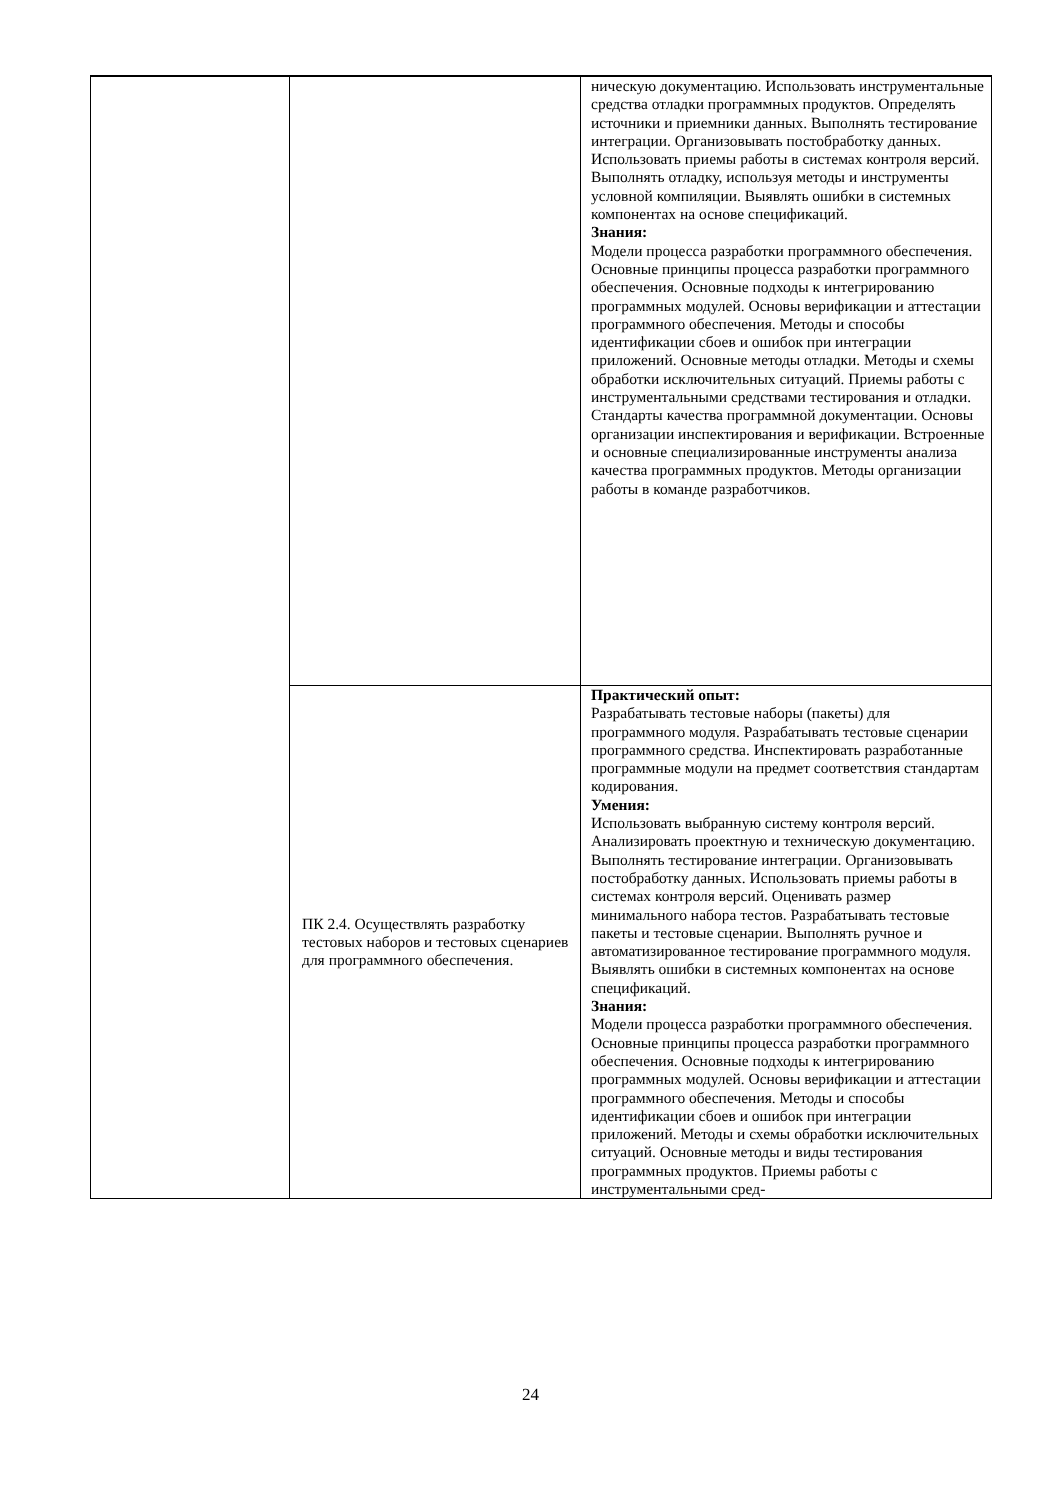| | | ническую документацию. Использовать инструментальные средства отладки программных продуктов. Определять источники и приемники данных. Выполнять тестирование интеграции. Организовывать постобработку данных. Использовать приемы работы в системах контроля версий. Выполнять отладку, используя методы и инструменты условной компиляции. Выявлять ошибки в системных компонентах на основе спецификаций. Знания: Модели процесса разработки программного обеспечения. Основные принципы процесса разработки программного обеспечения. Основные подходы к интегрированию программных модулей. Основы верификации и аттестации программного обеспечения. Методы и способы идентификации сбоев и ошибок при интеграции приложений. Основные методы отладки. Методы и схемы обработки исключительных ситуаций. Приемы работы с инструментальными средствами тестирования и отладки. Стандарты качества программной документации. Основы организации инспектирования и верификации. Встроенные и основные специализированные инструменты анализа качества программных продуктов. Методы организации работы в команде разработчиков. |
| | ПК 2.4. Осуществлять разработку тестовых наборов и тестовых сценариев для программного обеспечения. | Практический опыт: Разрабатывать тестовые наборы (пакеты) для программного модуля. Разрабатывать тестовые сценарии программного средства. Инспектировать разработанные программные модули на предмет соответствия стандартам кодирования. Умения: Использовать выбранную систему контроля версий. Анализировать проектную и техническую документацию. Выполнять тестирование интеграции. Организовывать постобработку данных. Использовать приемы работы в системах контроля версий. Оценивать размер минимального набора тестов. Разрабатывать тестовые пакеты и тестовые сценарии. Выполнять ручное и автоматизированное тестирование программного модуля. Выявлять ошибки в системных компонентах на основе спецификаций. Знания: Модели процесса разработки программного обеспечения. Основные принципы процесса разработки программного обеспечения. Основные подходы к интегрированию программных модулей. Основы верификации и аттестации программного обеспечения. Методы и способы идентификации сбоев и ошибок при интеграции приложений. Методы и схемы обработки исключительных ситуаций. Основные методы и виды тестирования программных продуктов. Приемы работы с инструментальными сред- |
24